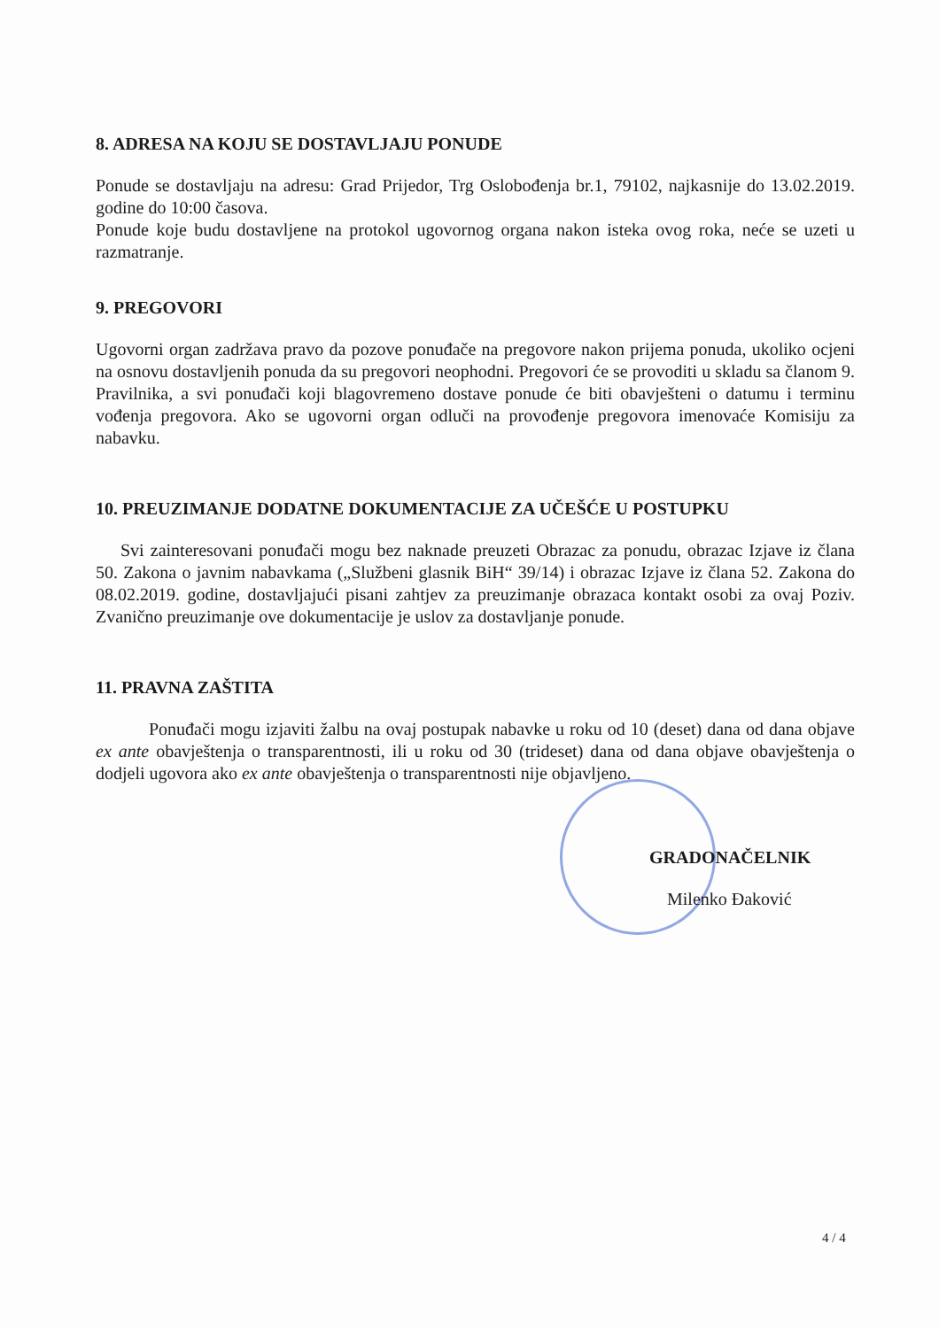8. ADRESA NA KOJU SE DOSTAVLJAJU PONUDE
Ponude se dostavljaju na adresu: Grad Prijedor, Trg Oslobođenja br.1, 79102, najkasnije do 13.02.2019. godine do 10:00 časova.
Ponude koje budu dostavljene na protokol ugovornog organa nakon isteka ovog roka, neće se uzeti u razmatranje.
9. PREGOVORI
Ugovorni organ zadržava pravo da pozove ponuđače na pregovore nakon prijema ponuda, ukoliko ocjeni na osnovu dostavljenih ponuda da su pregovori neophodni. Pregovori će se provoditi u skladu sa članom 9. Pravilnika, a svi ponuđači koji blagovremeno dostave ponude će biti obavješteni o datumu i terminu vođenja pregovora. Ako se ugovorni organ odluči na provođenje pregovora imenovaće Komisiju za nabavku.
10. PREUZIMANJE DODATNE DOKUMENTACIJE ZA UČEŠĆE U POSTUPKU
Svi zainteresovani ponuđači mogu bez naknade preuzeti Obrazac za ponudu, obrazac Izjave iz člana 50. Zakona o javnim nabavkama („Službeni glasnik BiH“ 39/14) i obrazac Izjave iz člana 52. Zakona do 08.02.2019. godine, dostavljajući pisani zahtjev za preuzimanje obrazaca kontakt osobi za ovaj Poziv. Zvanično preuzimanje ove dokumentacije je uslov za dostavljanje ponude.
11. PRAVNA ZAŠTITA
Ponuđači mogu izjaviti žalbu na ovaj postupak nabavke u roku od 10 (deset) dana od dana objave ex ante obavještenja o transparentnosti, ili u roku od 30 (trideset) dana od dana objave obavještenja o dodjeli ugovora ako ex ante obavještenja o transparentnosti nije objavljeno.
GRADONAČELNIK
Milenko Đaković
4 / 4